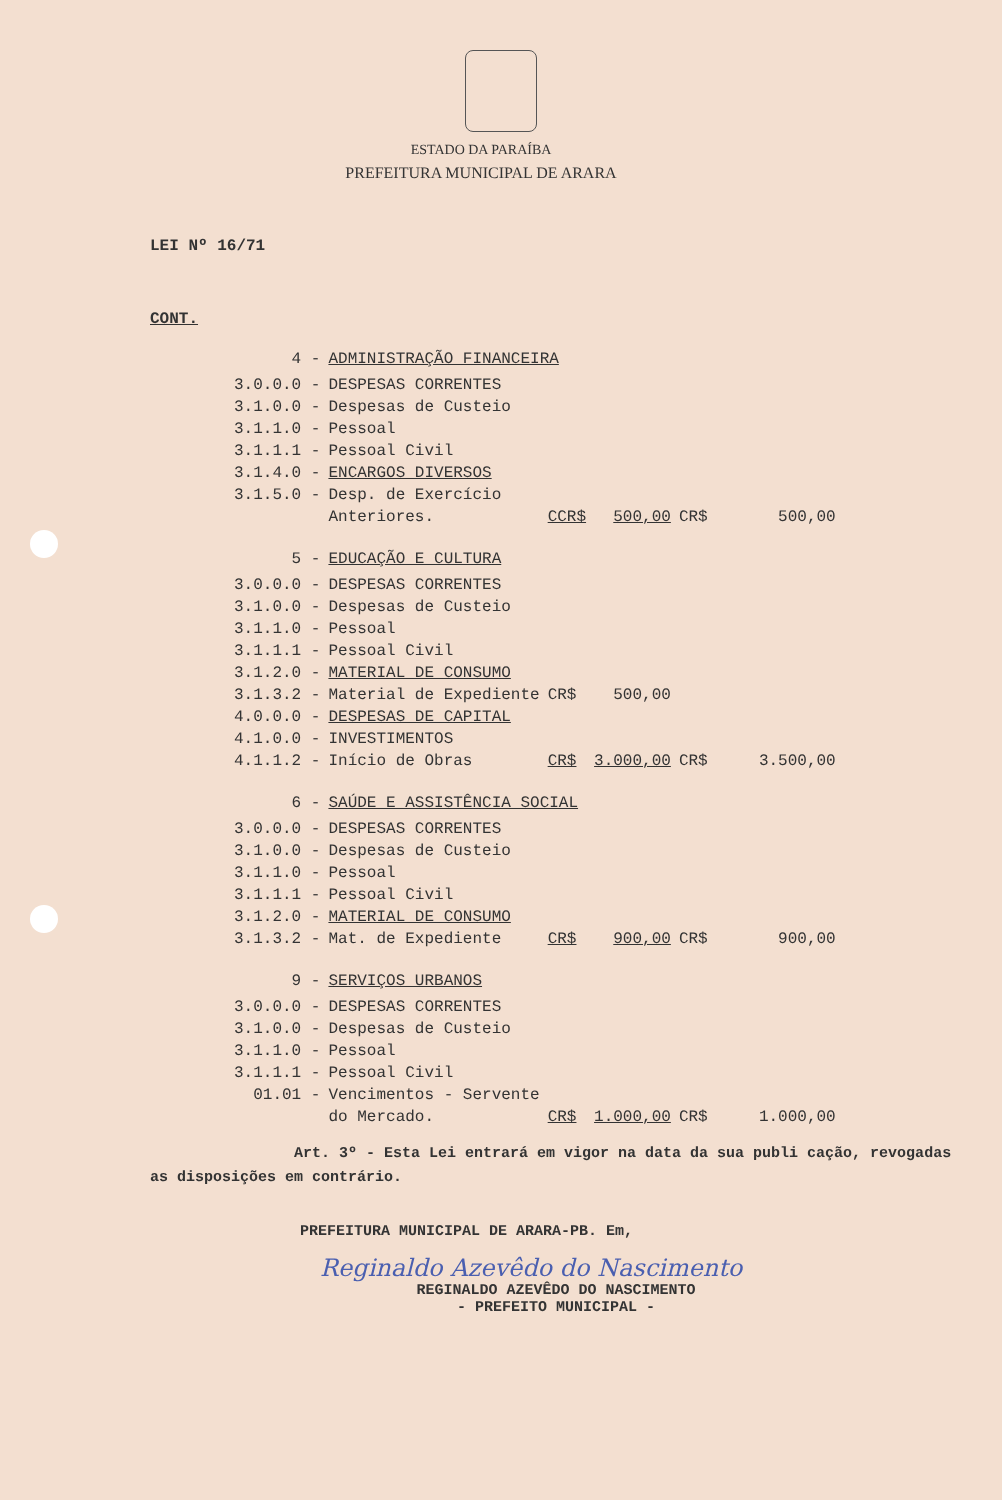ESTADO DA PARAÍBA
PREFEITURA MUNICIPAL DE ARARA
LEI Nº 16/71
CONT.
| 4 - | ADMINISTRAÇÃO FINANCEIRA | | | | |
| 3.0.0.0 - | DESPESAS CORRENTES | | | | |
| 3.1.0.0 - | Despesas de Custeio | | | | |
| 3.1.1.0 - | Pessoal | | | | |
| 3.1.1.1 - | Pessoal Civil | | | | |
| 3.1.4.0 - | ENCARGOS DIVERSOS | | | | |
| 3.1.5.0 - | Desp. de Exercício | | | | |
| | Anteriores. | CCR$ | 500,00 | CR$ | 500,00 |
| 5 - | EDUCAÇÃO E CULTURA | | | | |
| 3.0.0.0 - | DESPESAS CORRENTES | | | | |
| 3.1.0.0 - | Despesas de Custeio | | | | |
| 3.1.1.0 - | Pessoal | | | | |
| 3.1.1.1 - | Pessoal Civil | | | | |
| 3.1.2.0 - | MATERIAL DE CONSUMO | | | | |
| 3.1.3.2 - | Material de Expediente | CR$ | 500,00 | | |
| 4.0.0.0 - | DESPESAS DE CAPITAL | | | | |
| 4.1.0.0 - | INVESTIMENTOS | | | | |
| 4.1.1.2 - | Início de Obras | CR$ | 3.000,00 | CR$ | 3.500,00 |
| 6 - | SAÚDE E ASSISTÊNCIA SOCIAL | | | | |
| 3.0.0.0 - | DESPESAS CORRENTES | | | | |
| 3.1.0.0 - | Despesas de Custeio | | | | |
| 3.1.1.0 - | Pessoal | | | | |
| 3.1.1.1 - | Pessoal Civil | | | | |
| 3.1.2.0 - | MATERIAL DE CONSUMO | | | | |
| 3.1.3.2 - | Mat. de Expediente | CR$ | 900,00 | CR$ | 900,00 |
| 9 - | SERVIÇOS URBANOS | | | | |
| 3.0.0.0 - | DESPESAS CORRENTES | | | | |
| 3.1.0.0 - | Despesas de Custeio | | | | |
| 3.1.1.0 - | Pessoal | | | | |
| 3.1.1.1 - | Pessoal Civil | | | | |
| 01.01 - | Vencimentos - Servente | | | | |
| | do Mercado. | CR$ | 1.000,00 | CR$ | 1.000,00 |
Art. 3º - Esta Lei entrará em vigor na data da sua publi cação, revogadas as disposições em contrário.
PREFEITURA MUNICIPAL DE ARARA-PB. Em,
Reginaldo Azevêdo do Nascimento
REGINALDO AZEVÊDO DO NASCIMENTO
- PREFEITO MUNICIPAL -